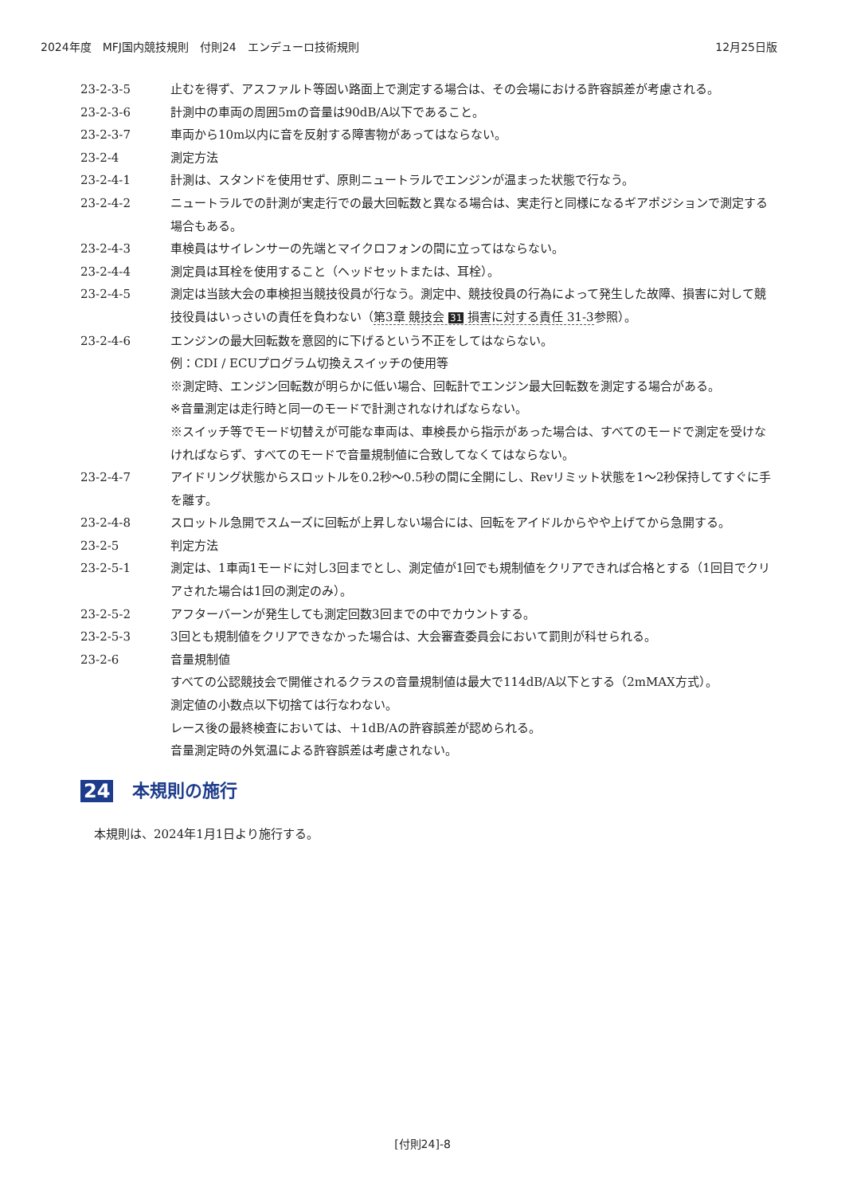2024年度　MFJ国内競技規則　付則24　エンデューロ技術規則 12月25日版
23-2-3-5 止むを得ず、アスファルト等固い路面上で測定する場合は、その会場における許容誤差が考慮される。
23-2-3-6 計測中の車両の周囲5mの音量は90dB/A以下であること。
23-2-3-7 車両から10m以内に音を反射する障害物があってはならない。
23-2-4 測定方法
23-2-4-1 計測は、スタンドを使用せず、原則ニュートラルでエンジンが温まった状態で行なう。
23-2-4-2 ニュートラルでの計測が実走行での最大回転数と異なる場合は、実走行と同様になるギアポジションで測定する場合もある。
23-2-4-3 車検員はサイレンサーの先端とマイクロフォンの間に立ってはならない。
23-2-4-4 測定員は耳栓を使用すること（ヘッドセットまたは、耳栓）。
23-2-4-5 測定は当該大会の車検担当競技役員が行なう。測定中、競技役員の行為によって発生した故障、損害に対して競技役員はいっさいの責任を負わない（第3章 競技会 31 損害に対する責任 31-3参照）。
23-2-4-6 エンジンの最大回転数を意図的に下げるという不正をしてはならない。
例：CDI / ECUプログラム切換えスイッチの使用等
※測定時、エンジン回転数が明らかに低い場合、回転計でエンジン最大回転数を測定する場合がある。
※音量測定は走行時と同一のモードで計測されなければならない。
※スイッチ等でモード切替えが可能な車両は、車検長から指示があった場合は、すべてのモードで測定を受けなければならず、すべてのモードで音量規制値に合致してなくてはならない。
23-2-4-7 アイドリング状態からスロットルを0.2秒〜0.5秒の間に全開にし、Revリミット状態を1〜2秒保持してすぐに手を離す。
23-2-4-8 スロットル急開でスムーズに回転が上昇しない場合には、回転をアイドルからやや上げてから急開する。
23-2-5 判定方法
23-2-5-1 測定は、1車両1モードに対し3回までとし、測定値が1回でも規制値をクリアできれば合格とする（1回目でクリアされた場合は1回の測定のみ）。
23-2-5-2 アフターバーンが発生しても測定回数3回までの中でカウントする。
23-2-5-3 3回とも規制値をクリアできなかった場合は、大会審査委員会において罰則が科せられる。
23-2-6 音量規制値
すべての公認競技会で開催されるクラスの音量規制値は最大で114dB/A以下とする（2mMAX方式）。
測定値の小数点以下切捨ては行なわない。
レース後の最終検査においては、＋1dB/Aの許容誤差が認められる。
音量測定時の外気温による許容誤差は考慮されない。
24 本規則の施行
本規則は、2024年1月1日より施行する。
[付則24]-8